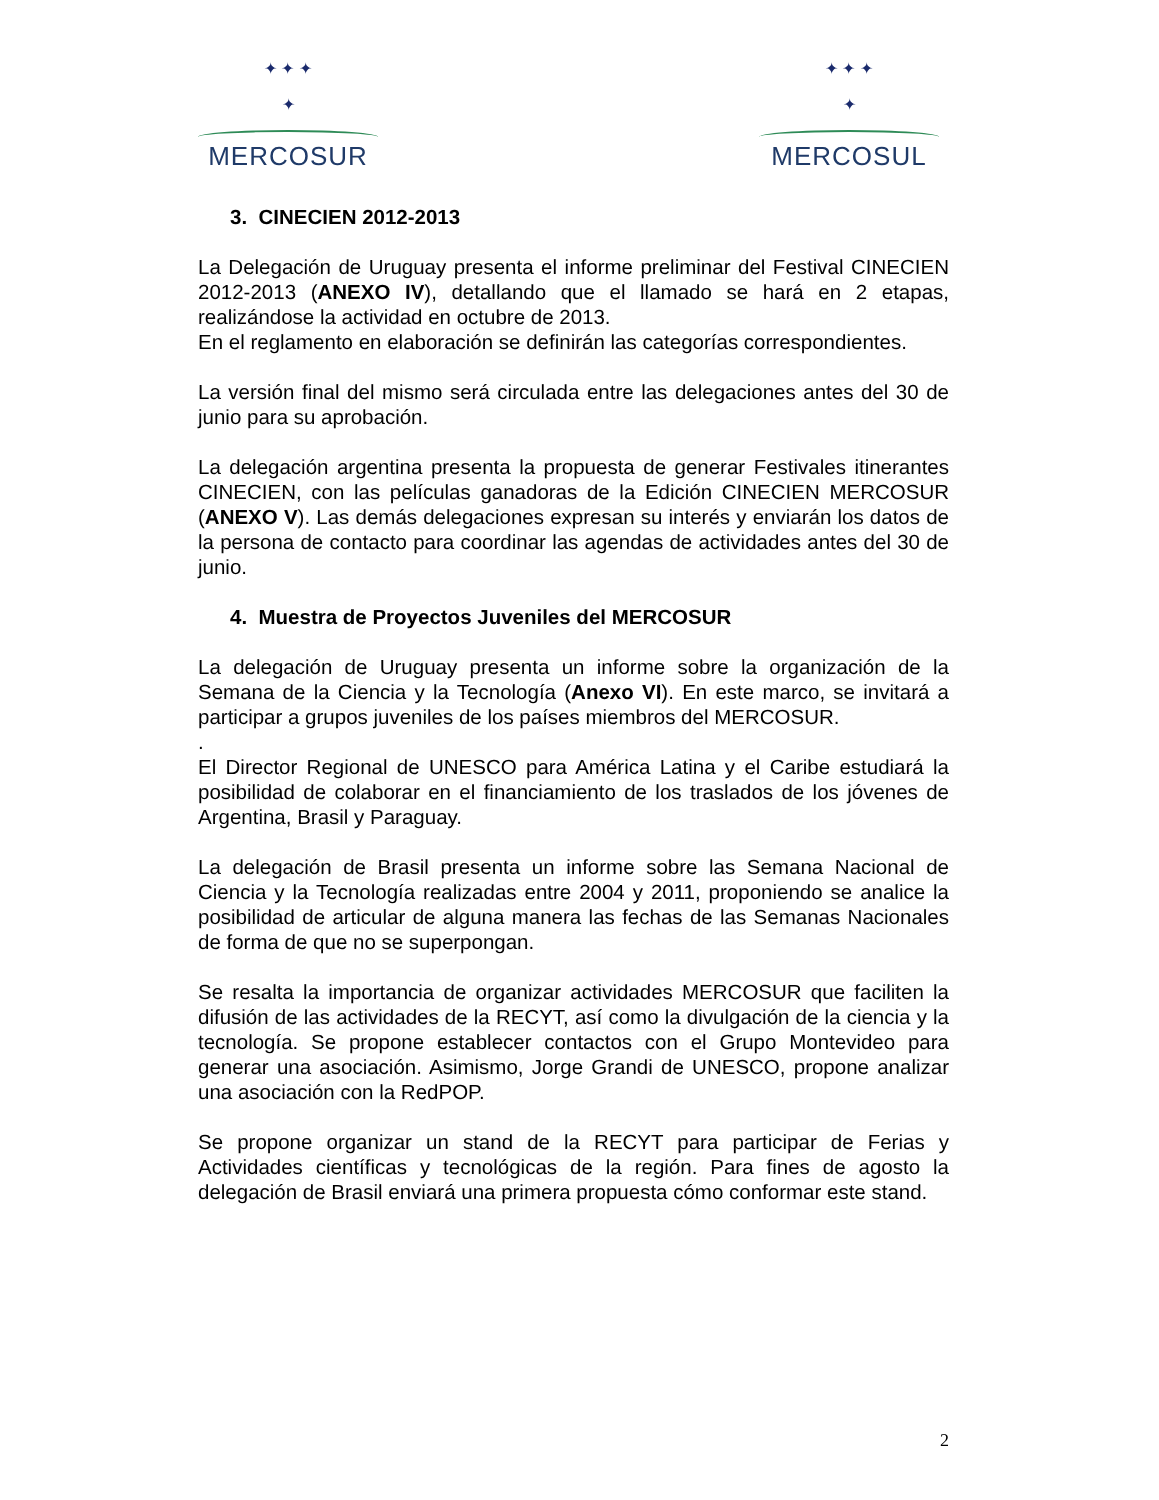✦ ✦ ✦
✦
MERCOSUR
✦ ✦ ✦
✦
MERCOSUL
3. CINECIEN 2012-2013
La Delegación de Uruguay presenta el informe preliminar del Festival CINECIEN 2012-2013 (ANEXO IV), detallando que el llamado se hará en 2 etapas, realizándose la actividad en octubre de 2013.
En el reglamento en elaboración se definirán las categorías correspondientes.
La versión final del mismo será circulada entre las delegaciones antes del 30 de junio para su aprobación.
La delegación argentina presenta la propuesta de generar Festivales itinerantes CINECIEN, con las películas ganadoras de la Edición CINECIEN MERCOSUR (ANEXO V). Las demás delegaciones expresan su interés y enviarán los datos de la persona de contacto para coordinar las agendas de actividades antes del 30 de junio.
4. Muestra de Proyectos Juveniles del MERCOSUR
La delegación de Uruguay presenta un informe sobre la organización de la Semana de la Ciencia y la Tecnología (Anexo VI). En este marco, se invitará a participar a grupos juveniles de los países miembros del MERCOSUR.
.
El Director Regional de UNESCO para América Latina y el Caribe estudiará la posibilidad de colaborar en el financiamiento de los traslados de los jóvenes de Argentina, Brasil y Paraguay.
La delegación de Brasil presenta un informe sobre las Semana Nacional de Ciencia y la Tecnología realizadas entre 2004 y 2011, proponiendo se analice la posibilidad de articular de alguna manera las fechas de las Semanas Nacionales de forma de que no se superpongan.
Se resalta la importancia de organizar actividades MERCOSUR que faciliten la difusión de las actividades de la RECYT, así como la divulgación de la ciencia y la tecnología. Se propone establecer contactos con el Grupo Montevideo para generar una asociación. Asimismo, Jorge Grandi de UNESCO, propone analizar una asociación con la RedPOP.
Se propone organizar un stand de la RECYT para participar de Ferias y Actividades científicas y tecnológicas de la región. Para fines de agosto la delegación de Brasil enviará una primera propuesta cómo conformar este stand.
2